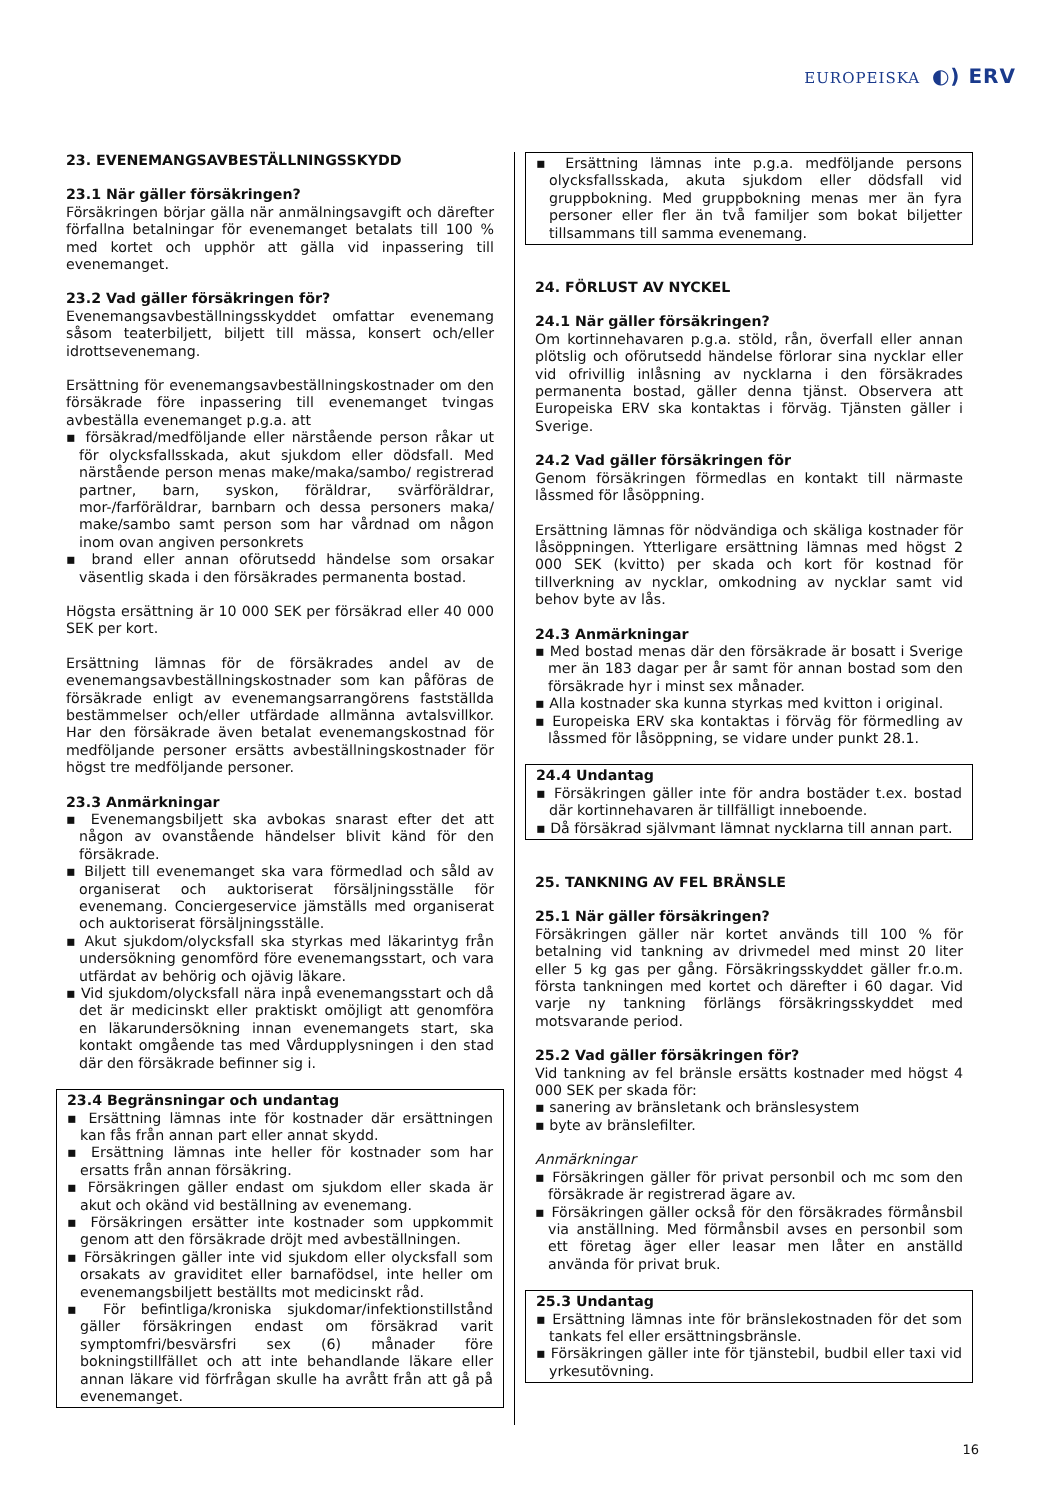EUROPEISKA ◐) ERV
23. EVENEMANGSAVBESTÄLLNINGSSKYDD
23.1 När gäller försäkringen?
Försäkringen börjar gälla när anmälningsavgift och därefter förfallna betalningar för evenemanget betalats till 100 % med kortet och upphör att gälla vid inpassering till evenemanget.
23.2 Vad gäller försäkringen för?
Evenemangsavbeställningsskyddet omfattar evenemang såsom teaterbiljett, biljett till mässa, konsert och/eller idrottsevenemang.
Ersättning för evenemangsavbeställningskostnader om den försäkrade före inpassering till evenemanget tvingas avbeställa evenemanget p.g.a. att
försäkrad/medföljande eller närstående person råkar ut för olycksfallsskada, akut sjukdom eller dödsfall. Med närstående person menas make/maka/sambo/ registrerad partner, barn, syskon, föräldrar, svärföräldrar, mor-/farföräldrar, barnbarn och dessa personers maka/ make/sambo samt person som har vårdnad om någon inom ovan angiven personkrets
brand eller annan oförutsedd händelse som orsakar väsentlig skada i den försäkrades permanenta bostad.
Högsta ersättning är 10 000 SEK per försäkrad eller 40 000 SEK per kort.
Ersättning lämnas för de försäkrades andel av de evenemangsavbeställningskostnader som kan påföras de försäkrade enligt av evenemangsarrangörens fastställda bestämmelser och/eller utfärdade allmänna avtalsvillkor. Har den försäkrade även betalat evenemangskostnad för medföljande personer ersätts avbeställningskostnader för högst tre medföljande personer.
23.3 Anmärkningar
Evenemangsbiljett ska avbokas snarast efter det att någon av ovanstående händelser blivit känd för den försäkrade.
Biljett till evenemanget ska vara förmedlad och såld av organiserat och auktoriserat försäljningsställe för evenemang. Conciergeservice jämställs med organiserat och auktoriserat försäljningsställe.
Akut sjukdom/olycksfall ska styrkas med läkarintyg från undersökning genomförd före evenemangsstart, och vara utfärdat av behörig och ojävig läkare.
Vid sjukdom/olycksfall nära inpå evenemangsstart och då det är medicinskt eller praktiskt omöjligt att genomföra en läkarundersökning innan evenemangets start, ska kontakt omgående tas med Vårdupplysningen i den stad där den försäkrade befinner sig i.
23.4 Begränsningar och undantag
Ersättning lämnas inte för kostnader där ersättningen kan fås från annan part eller annat skydd.
Ersättning lämnas inte heller för kostnader som har ersatts från annan försäkring.
Försäkringen gäller endast om sjukdom eller skada är akut och okänd vid beställning av evenemang.
Försäkringen ersätter inte kostnader som uppkommit genom att den försäkrade dröjt med avbeställningen.
Försäkringen gäller inte vid sjukdom eller olycksfall som orsakats av graviditet eller barnafödsel, inte heller om evenemangsbiljett beställts mot medicinskt råd.
För befintliga/kroniska sjukdomar/infektionstillstånd gäller försäkringen endast om försäkrad varit symptomfri/besvärsfri sex (6) månader före bokningstillfället och att inte behandlande läkare eller annan läkare vid förfrågan skulle ha avrått från att gå på evenemanget.
Ersättning lämnas inte p.g.a. medföljande persons olycksfallsskada, akuta sjukdom eller dödsfall vid gruppbokning. Med gruppbokning menas mer än fyra personer eller fler än två familjer som bokat biljetter tillsammans till samma evenemang.
24. FÖRLUST AV NYCKEL
24.1 När gäller försäkringen?
Om kortinnehavaren p.g.a. stöld, rån, överfall eller annan plötslig och oförutsedd händelse förlorar sina nycklar eller vid ofrivillig inlåsning av nycklarna i den försäkrades permanenta bostad, gäller denna tjänst. Observera att Europeiska ERV ska kontaktas i förväg. Tjänsten gäller i Sverige.
24.2 Vad gäller försäkringen för
Genom försäkringen förmedlas en kontakt till närmaste låssmed för låsöppning.
Ersättning lämnas för nödvändiga och skäliga kostnader för låsöppningen. Ytterligare ersättning lämnas med högst 2 000 SEK (kvitto) per skada och kort för kostnad för tillverkning av nycklar, omkodning av nycklar samt vid behov byte av lås.
24.3 Anmärkningar
Med bostad menas där den försäkrade är bosatt i Sverige mer än 183 dagar per år samt för annan bostad som den försäkrade hyr i minst sex månader.
Alla kostnader ska kunna styrkas med kvitton i original.
Europeiska ERV ska kontaktas i förväg för förmedling av låssmed för låsöppning, se vidare under punkt 28.1.
24.4 Undantag
Försäkringen gäller inte för andra bostäder t.ex. bostad där kortinnehavaren är tillfälligt inneboende.
Då försäkrad självmant lämnat nycklarna till annan part.
25. TANKNING AV FEL BRÄNSLE
25.1 När gäller försäkringen?
Försäkringen gäller när kortet används till 100 % för betalning vid tankning av drivmedel med minst 20 liter eller 5 kg gas per gång. Försäkringsskyddet gäller fr.o.m. första tankningen med kortet och därefter i 60 dagar. Vid varje ny tankning förlängs försäkringsskyddet med motsvarande period.
25.2 Vad gäller försäkringen för?
Vid tankning av fel bränsle ersätts kostnader med högst 4 000 SEK per skada för:
sanering av bränsletank och bränslesystem
byte av bränslefilter.
Anmärkningar
Försäkringen gäller för privat personbil och mc som den försäkrade är registrerad ägare av.
Försäkringen gäller också för den försäkrades förmånsbil via anställning. Med förmånsbil avses en personbil som ett företag äger eller leasar men låter en anställd använda för privat bruk.
25.3 Undantag
Ersättning lämnas inte för bränslekostnaden för det som tankats fel eller ersättningsbränsle.
Försäkringen gäller inte för tjänstebil, budbil eller taxi vid yrkesutövning.
16